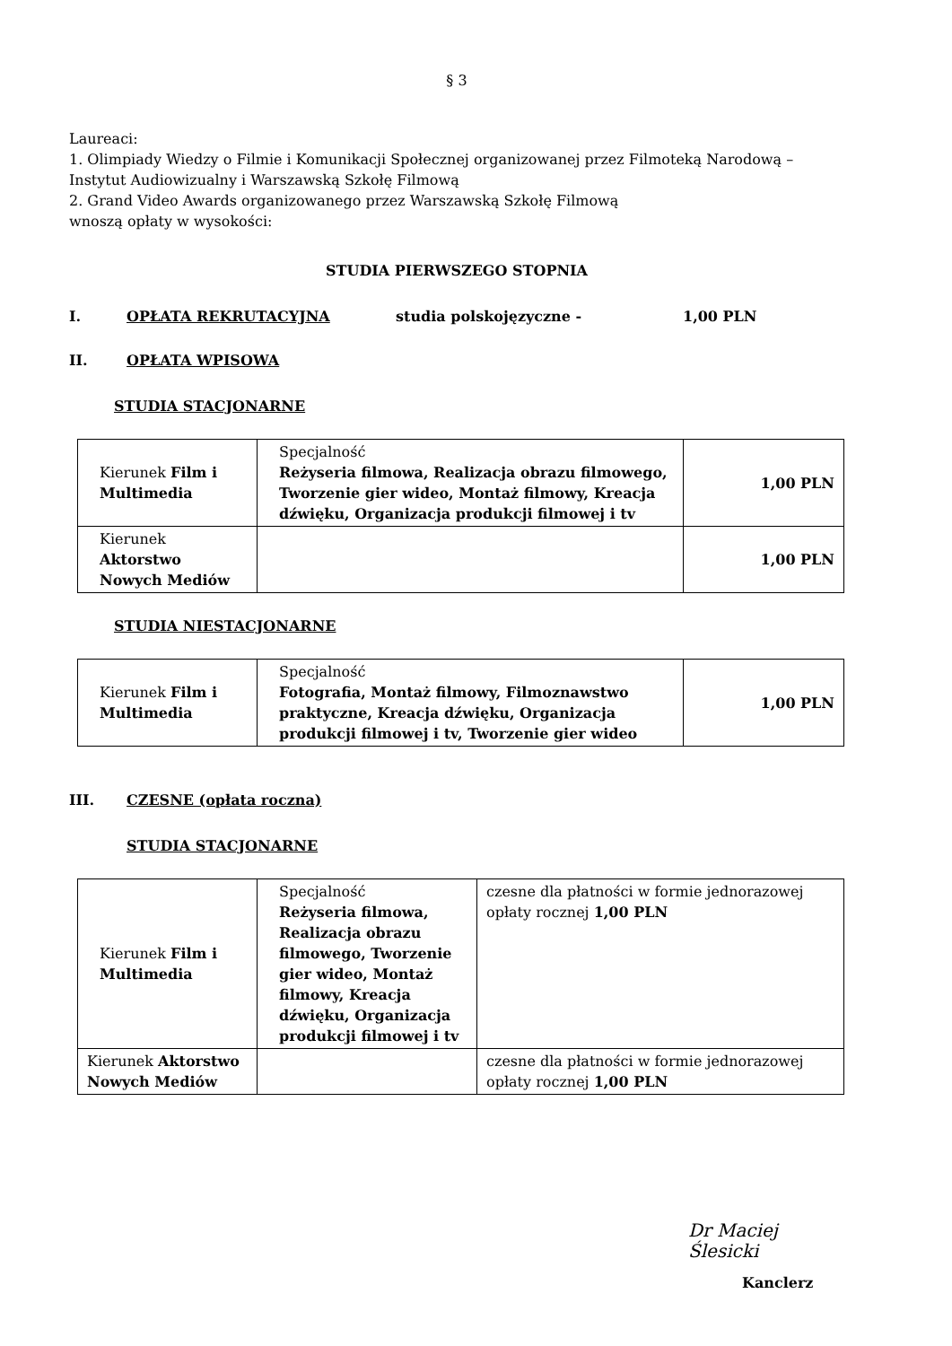§ 3
Laureaci:
1. Olimpiady Wiedzy o Filmie i Komunikacji Społecznej organizowanej przez Filmoteką Narodową – Instytut Audiowizualny i Warszawską Szkołę Filmową
2. Grand Video Awards organizowanego przez Warszawską Szkołę Filmową
wnoszą opłaty w wysokości:
STUDIA PIERWSZEGO STOPNIA
I. OPŁATA REKRUTACYJNA studia polskojęzyczne - 1,00 PLN
II. OPŁATA WPISOWA
STUDIA STACJONARNE
| Kierunek Film i Multimedia | Specjalność Reżyseria filmowa, Realizacja obrazu filmowego, Tworzenie gier wideo, Montaż filmowy, Kreacja dźwięku, Organizacja produkcji filmowej i tv | 1,00 PLN |
| Kierunek Aktorstwo Nowych Mediów | | 1,00 PLN |
STUDIA NIESTACJONARNE
| Kierunek Film i Multimedia | Specjalność Fotografia, Montaż filmowy, Filmoznawstwo praktyczne, Kreacja dźwięku, Organizacja produkcji filmowej i tv, Tworzenie gier wideo | 1,00 PLN |
III. CZESNE (opłata roczna)
STUDIA STACJONARNE
| Kierunek Film i Multimedia | Specjalność Reżyseria filmowa, Realizacja obrazu filmowego, Tworzenie gier wideo, Montaż filmowy, Kreacja dźwięku, Organizacja produkcji filmowej i tv | czesne dla płatności w formie jednorazowej opłaty rocznej 1,00 PLN |
| Kierunek Aktorstwo Nowych Mediów | | czesne dla płatności w formie jednorazowej opłaty rocznej 1,00 PLN |
Dr Maciej Ślesicki
Kanclerz